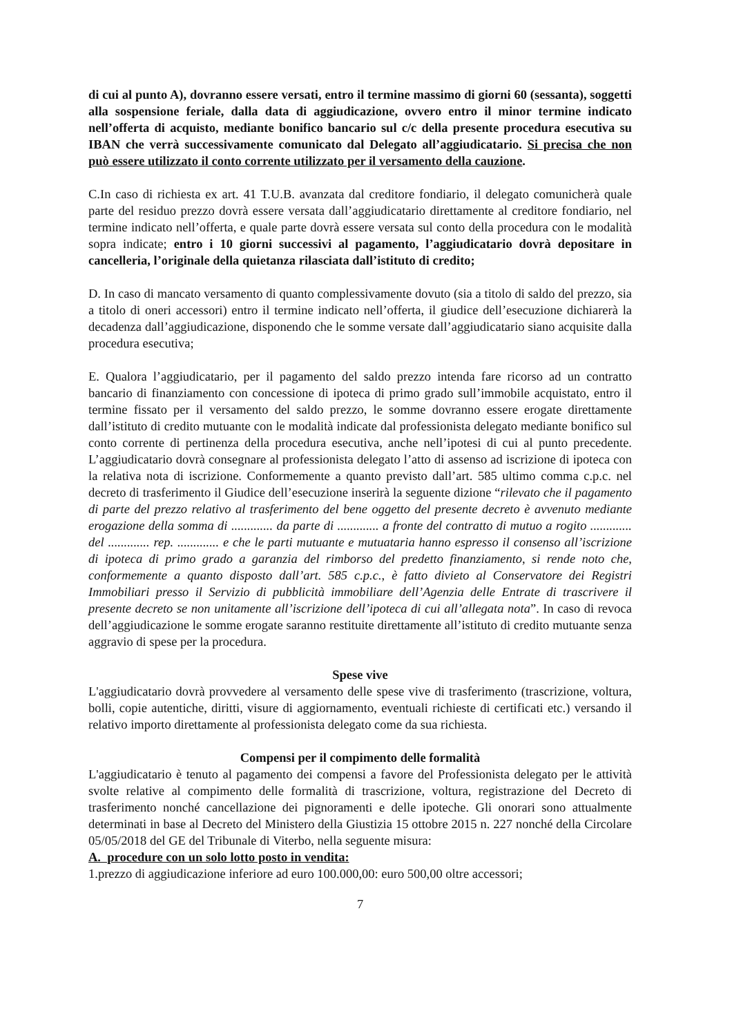di cui al punto A), dovranno essere versati, entro il termine massimo di giorni 60 (sessanta), soggetti alla sospensione feriale, dalla data di aggiudicazione, ovvero entro il minor termine indicato nell’offerta di acquisto, mediante bonifico bancario sul c/c della presente procedura esecutiva su IBAN che verrà successivamente comunicato dal Delegato all’aggiudicatario. Si precisa che non può essere utilizzato il conto corrente utilizzato per il versamento della cauzione.
C.In caso di richiesta ex art. 41 T.U.B. avanzata dal creditore fondiario, il delegato comunicherà quale parte del residuo prezzo dovrà essere versata dall’aggiudicatario direttamente al creditore fondiario, nel termine indicato nell’offerta, e quale parte dovrà essere versata sul conto della procedura con le modalità sopra indicate; entro i 10 giorni successivi al pagamento, l’aggiudicatario dovrà depositare in cancelleria, l’originale della quietanza rilasciata dall’istituto di credito;
D. In caso di mancato versamento di quanto complessivamente dovuto (sia a titolo di saldo del prezzo, sia a titolo di oneri accessori) entro il termine indicato nell’offerta, il giudice dell’esecuzione dichiarerà la decadenza dall’aggiudicazione, disponendo che le somme versate dall’aggiudicatario siano acquisite dalla procedura esecutiva;
E. Qualora l’aggiudicatario, per il pagamento del saldo prezzo intenda fare ricorso ad un contratto bancario di finanziamento con concessione di ipoteca di primo grado sull’immobile acquistato, entro il termine fissato per il versamento del saldo prezzo, le somme dovranno essere erogate direttamente dall’istituto di credito mutuante con le modalità indicate dal professionista delegato mediante bonifico sul conto corrente di pertinenza della procedura esecutiva, anche nell’ipotesi di cui al punto precedente. L’aggiudicatario dovrà consegnare al professionista delegato l’atto di assenso ad iscrizione di ipoteca con la relativa nota di iscrizione. Conformemente a quanto previsto dall’art. 585 ultimo comma c.p.c. nel decreto di trasferimento il Giudice dell’esecuzione inserirà la seguente dizione “rilevato che il pagamento di parte del prezzo relativo al trasferimento del bene oggetto del presente decreto è avvenuto mediante erogazione della somma di ............. da parte di ............. a fronte del contratto di mutuo a rogito ............. del ............. rep. ............. e che le parti mutuante e mutuataria hanno espresso il consenso all’iscrizione di ipoteca di primo grado a garanzia del rimborso del predetto finanziamento, si rende noto che, conformemente a quanto disposto dall’art. 585 c.p.c., è fatto divieto al Conservatore dei Registri Immobiliari presso il Servizio di pubblicità immobiliare dell’Agenzia delle Entrate di trascrivere il presente decreto se non unitamente all’iscrizione dell’ipoteca di cui all’allegata nota”. In caso di revoca dell’aggiudicazione le somme erogate saranno restituite direttamente all’istituto di credito mutuante senza aggravio di spese per la procedura.
Spese vive
L'aggiudicatario dovrà provvedere al versamento delle spese vive di trasferimento (trascrizione, voltura, bolli, copie autentiche, diritti, visure di aggiornamento, eventuali richieste di certificati etc.) versando il relativo importo direttamente al professionista delegato come da sua richiesta.
Compensi per il compimento delle formalità
L'aggiudicatario è tenuto al pagamento dei compensi a favore del Professionista delegato per le attività svolte relative al compimento delle formalità di trascrizione, voltura, registrazione del Decreto di trasferimento nonché cancellazione dei pignoramenti e delle ipoteche. Gli onorari sono attualmente determinati in base al Decreto del Ministero della Giustizia 15 ottobre 2015 n. 227 nonché della Circolare 05/05/2018 del GE del Tribunale di Viterbo, nella seguente misura:
A. procedure con un solo lotto posto in vendita:
1.prezzo di aggiudicazione inferiore ad euro 100.000,00: euro 500,00 oltre accessori;
7